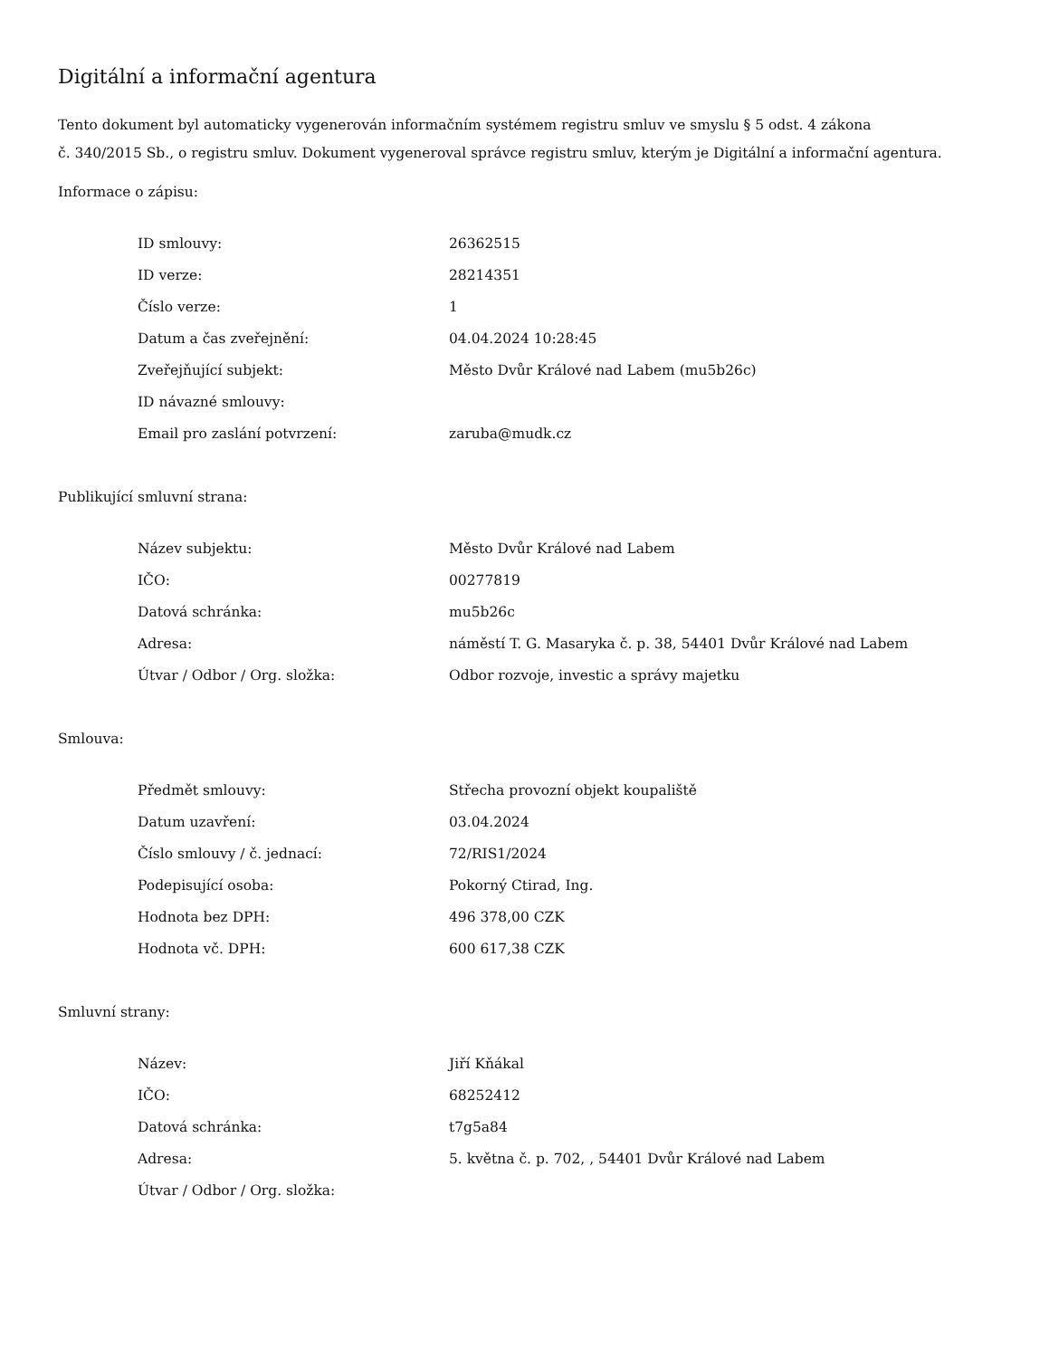Digitální a informační agentura
Tento dokument byl automaticky vygenerován informačním systémem registru smluv ve smyslu § 5 odst. 4 zákona
č. 340/2015 Sb., o registru smluv. Dokument vygeneroval správce registru smluv, kterým je Digitální a informační agentura.
Informace o zápisu:
| ID smlouvy: | 26362515 |
| ID verze: | 28214351 |
| Číslo verze: | 1 |
| Datum a čas zveřejnění: | 04.04.2024 10:28:45 |
| Zveřejňující subjekt: | Město Dvůr Králové nad Labem (mu5b26c) |
| ID návazné smlouvy: | |
| Email pro zaslání potvrzení: | zaruba@mudk.cz |
Publikující smluvní strana:
| Název subjektu: | Město Dvůr Králové nad Labem |
| IČO: | 00277819 |
| Datová schránka: | mu5b26c |
| Adresa: | náměstí T. G. Masaryka č. p. 38, 54401 Dvůr Králové nad Labem |
| Útvar / Odbor / Org. složka: | Odbor rozvoje, investic a správy majetku |
Smlouva:
| Předmět smlouvy: | Střecha provozní objekt koupaliště |
| Datum uzavření: | 03.04.2024 |
| Číslo smlouvy / č. jednací: | 72/RIS1/2024 |
| Podepisující osoba: | Pokorný Ctirad, Ing. |
| Hodnota bez DPH: | 496 378,00 CZK |
| Hodnota vč. DPH: | 600 617,38 CZK |
Smluvní strany:
| Název: | Jiří Kňákal |
| IČO: | 68252412 |
| Datová schránka: | t7g5a84 |
| Adresa: | 5. května č. p. 702, , 54401 Dvůr Králové nad Labem |
| Útvar / Odbor / Org. složka: | |